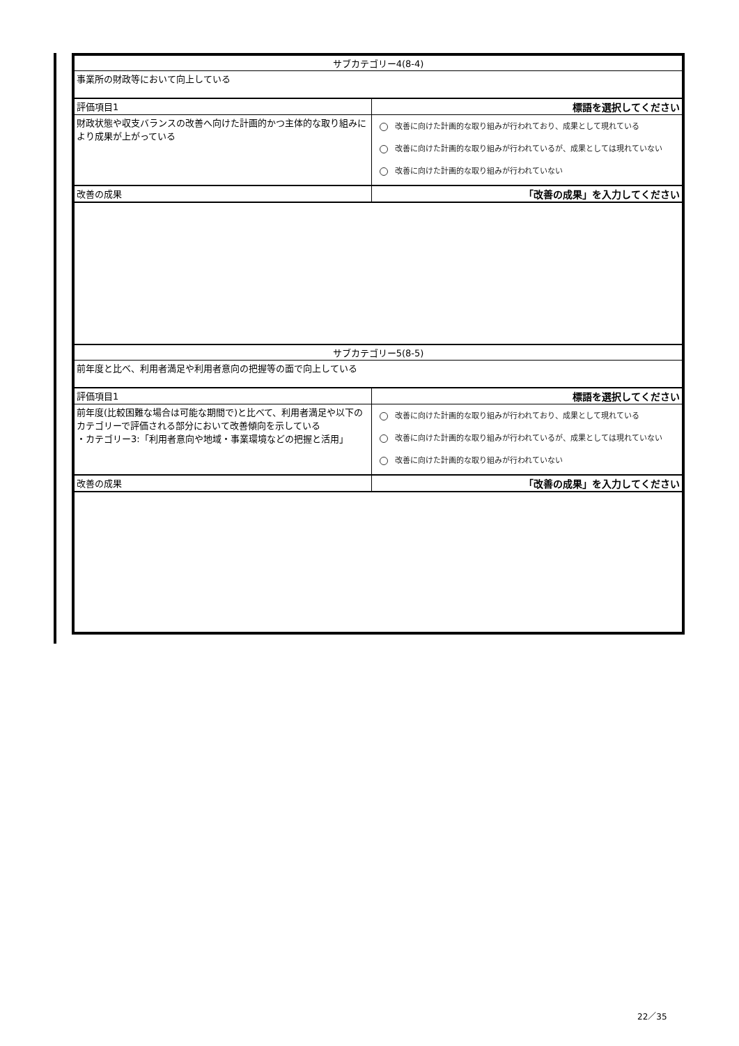| サブカテゴリー4(8-4) | |
| 事業所の財政等において向上している | |
| 評価項目1 | 標語を選択してください |
| 財政状態や収支バランスの改善へ向けた計画的かつ主体的な取り組みにより成果が上がっている | 改善に向けた計画的な取り組みが行われており、成果として現れている 改善に向けた計画的な取り組みが行われているが、成果としては現れていない 改善に向けた計画的な取り組みが行われていない |
| 改善の成果 | 「改善の成果」を入力してください |
| サブカテゴリー5(8-5) | |
| 前年度と比べ、利用者満足や利用者意向の把握等の面で向上している | |
| 評価項目1 | 標語を選択してください |
| 前年度(比較困難な場合は可能な期間で)と比べて、利用者満足や以下のカテゴリーで評価される部分において改善傾向を示している ・カテゴリー3:「利用者意向や地域・事業環境などの把握と活用」 | 改善に向けた計画的な取り組みが行われており、成果として現れている 改善に向けた計画的な取り組みが行われているが、成果としては現れていない 改善に向けた計画的な取り組みが行われていない |
| 改善の成果 | 「改善の成果」を入力してください |
22／35